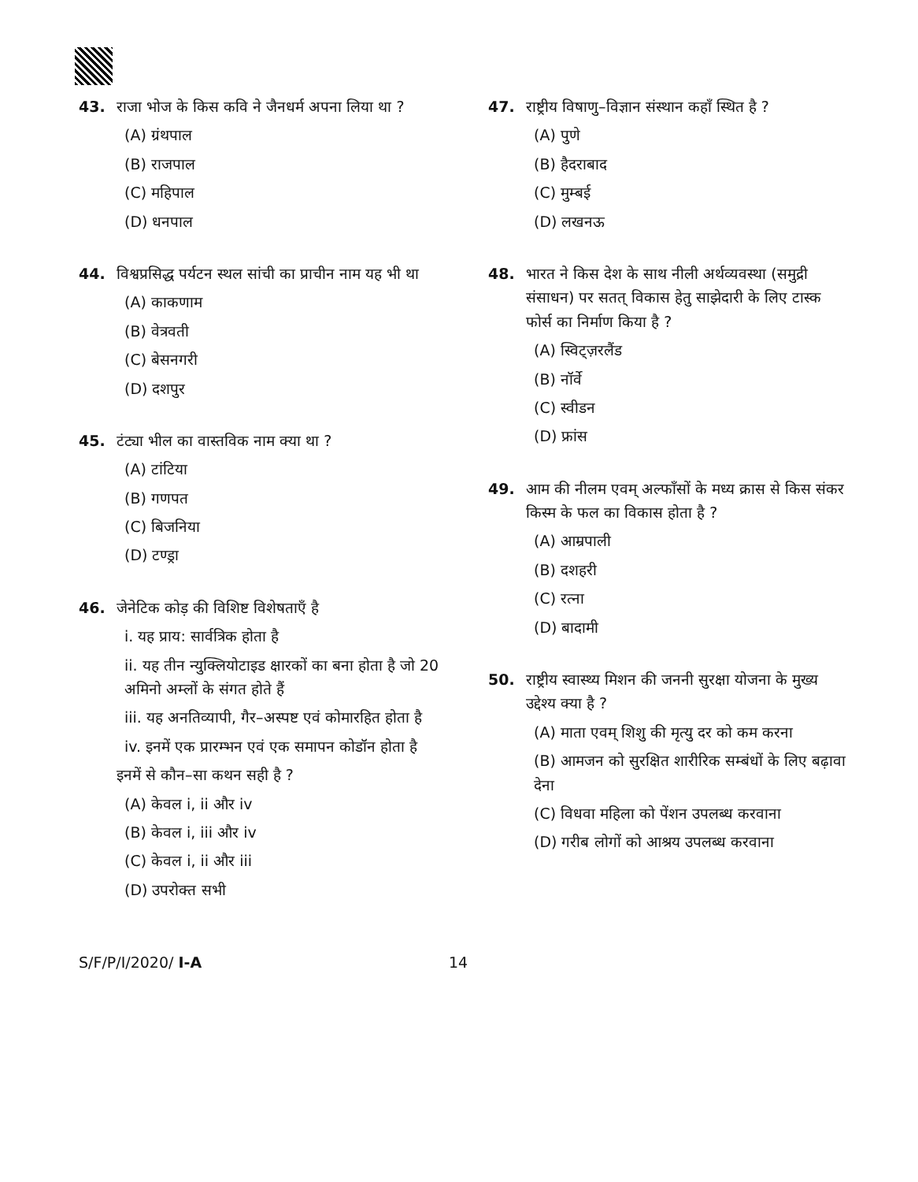43. राजा भोज के किस कवि ने जैनधर्म अपना लिया था ?
(A) ग्रंथपाल
(B) राजपाल
(C) महिपाल
(D) धनपाल
44. विश्वप्रसिद्ध पर्यटन स्थल सांची का प्राचीन नाम यह भी था
(A) काकणाम
(B) वेत्रवती
(C) बेसनगरी
(D) दशपुर
45. टंट्या भील का वास्तविक नाम क्या था ?
(A) टांटिया
(B) गणपत
(C) बिजनिया
(D) टण्ड्रा
46. जेनेटिक कोड़ की विशिष्ट विशेषताएँ है
i. यह प्राय: सार्वत्रिक होता है
ii. यह तीन न्युक्लियोटाइड क्षारकों का बना होता है जो 20 अमिनो अम्लों के संगत होते हैं
iii. यह अनतिव्यापी, गैर–अस्पष्ट एवं कोमारहित होता है
iv. इनमें एक प्रारम्भन एवं एक समापन कोडॉन होता है
इनमें से कौन–सा कथन सही है ?
(A) केवल i, ii और iv
(B) केवल i, iii और iv
(C) केवल i, ii और iii
(D) उपरोक्त सभी
47. राष्ट्रीय विषाणु–विज्ञान संस्थान कहाँ स्थित है ?
(A) पुणे
(B) हैदराबाद
(C) मुम्बई
(D) लखनऊ
48. भारत ने किस देश के साथ नीली अर्थव्यवस्था (समुद्री संसाधन) पर सतत् विकास हेतु साझेदारी के लिए टास्क फोर्स का निर्माण किया है ?
(A) स्विट्ज़रलैंड
(B) नॉर्वे
(C) स्वीडन
(D) फ्रांस
49. आम की नीलम एवम् अल्फाँसों के मध्य क्रास से किस संकर किस्म के फल का विकास होता है ?
(A) आम्रपाली
(B) दशहरी
(C) रत्ना
(D) बादामी
50. राष्ट्रीय स्वास्थ्य मिशन की जननी सुरक्षा योजना के मुख्य उद्देश्य क्या है ?
(A) माता एवम् शिशु की मृत्यु दर को कम करना
(B) आमजन को सुरक्षित शारीरिक सम्बंधों के लिए बढ़ावा देना
(C) विधवा महिला को पेंशन उपलब्ध करवाना
(D) गरीब लोगों को आश्रय उपलब्ध करवाना
S/F/P/I/2020/ I-A 14